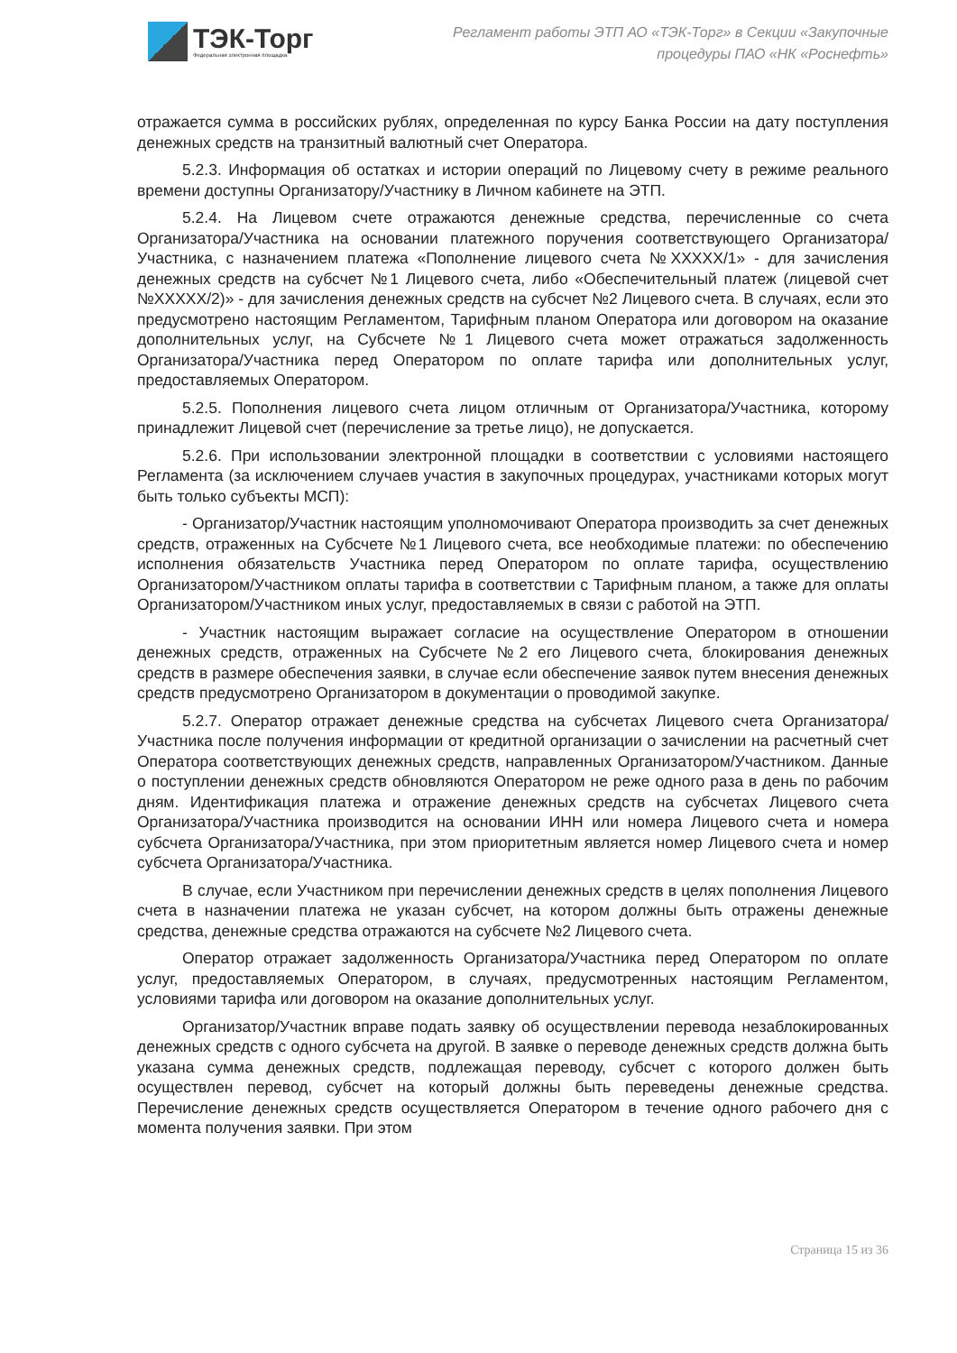ТЭК-Торг
Федеральная электронная площадка
Регламент работы ЭТП АО «ТЭК-Торг» в Секции «Закупочные процедуры ПАО «НК «Роснефть»
отражается сумма в российских рублях, определенная по курсу Банка России на дату поступления денежных средств на транзитный валютный счет Оператора.
5.2.3. Информация об остатках и истории операций по Лицевому счету в режиме реального времени доступны Организатору/Участнику в Личном кабинете на ЭТП.
5.2.4. На Лицевом счете отражаются денежные средства, перечисленные со счета Организатора/Участника на основании платежного поручения соответствующего Организатора/Участника, с назначением платежа «Пополнение лицевого счета №XXXXX/1» - для зачисления денежных средств на субсчет №1 Лицевого счета, либо «Обеспечительный платеж (лицевой счет №XXXXX/2)» - для зачисления денежных средств на субсчет №2 Лицевого счета. В случаях, если это предусмотрено настоящим Регламентом, Тарифным планом Оператора или договором на оказание дополнительных услуг, на Субсчете №1 Лицевого счета может отражаться задолженность Организатора/Участника перед Оператором по оплате тарифа или дополнительных услуг, предоставляемых Оператором.
5.2.5. Пополнения лицевого счета лицом отличным от Организатора/Участника, которому принадлежит Лицевой счет (перечисление за третье лицо), не допускается.
5.2.6. При использовании электронной площадки в соответствии с условиями настоящего Регламента (за исключением случаев участия в закупочных процедурах, участниками которых могут быть только субъекты МСП):
- Организатор/Участник настоящим уполномочивают Оператора производить за счет денежных средств, отраженных на Субсчете №1 Лицевого счета, все необходимые платежи: по обеспечению исполнения обязательств Участника перед Оператором по оплате тарифа, осуществлению Организатором/Участником оплаты тарифа в соответствии с Тарифным планом, а также для оплаты Организатором/Участником иных услуг, предоставляемых в связи с работой на ЭТП.
- Участник настоящим выражает согласие на осуществление Оператором в отношении денежных средств, отраженных на Субсчете №2 его Лицевого счета, блокирования денежных средств в размере обеспечения заявки, в случае если обеспечение заявок путем внесения денежных средств предусмотрено Организатором в документации о проводимой закупке.
5.2.7. Оператор отражает денежные средства на субсчетах Лицевого счета Организатора/Участника после получения информации от кредитной организации о зачислении на расчетный счет Оператора соответствующих денежных средств, направленных Организатором/Участником. Данные о поступлении денежных средств обновляются Оператором не реже одного раза в день по рабочим дням. Идентификация платежа и отражение денежных средств на субсчетах Лицевого счета Организатора/Участника производится на основании ИНН или номера Лицевого счета и номера субсчета Организатора/Участника, при этом приоритетным является номер Лицевого счета и номер субсчета Организатора/Участника.
В случае, если Участником при перечислении денежных средств в целях пополнения Лицевого счета в назначении платежа не указан субсчет, на котором должны быть отражены денежные средства, денежные средства отражаются на субсчете №2 Лицевого счета.
Оператор отражает задолженность Организатора/Участника перед Оператором по оплате услуг, предоставляемых Оператором, в случаях, предусмотренных настоящим Регламентом, условиями тарифа или договором на оказание дополнительных услуг.
Организатор/Участник вправе подать заявку об осуществлении перевода незаблокированных денежных средств с одного субсчета на другой. В заявке о переводе денежных средств должна быть указана сумма денежных средств, подлежащая переводу, субсчет с которого должен быть осуществлен перевод, субсчет на который должны быть переведены денежные средства. Перечисление денежных средств осуществляется Оператором в течение одного рабочего дня с момента получения заявки. При этом
Страница 15 из 36